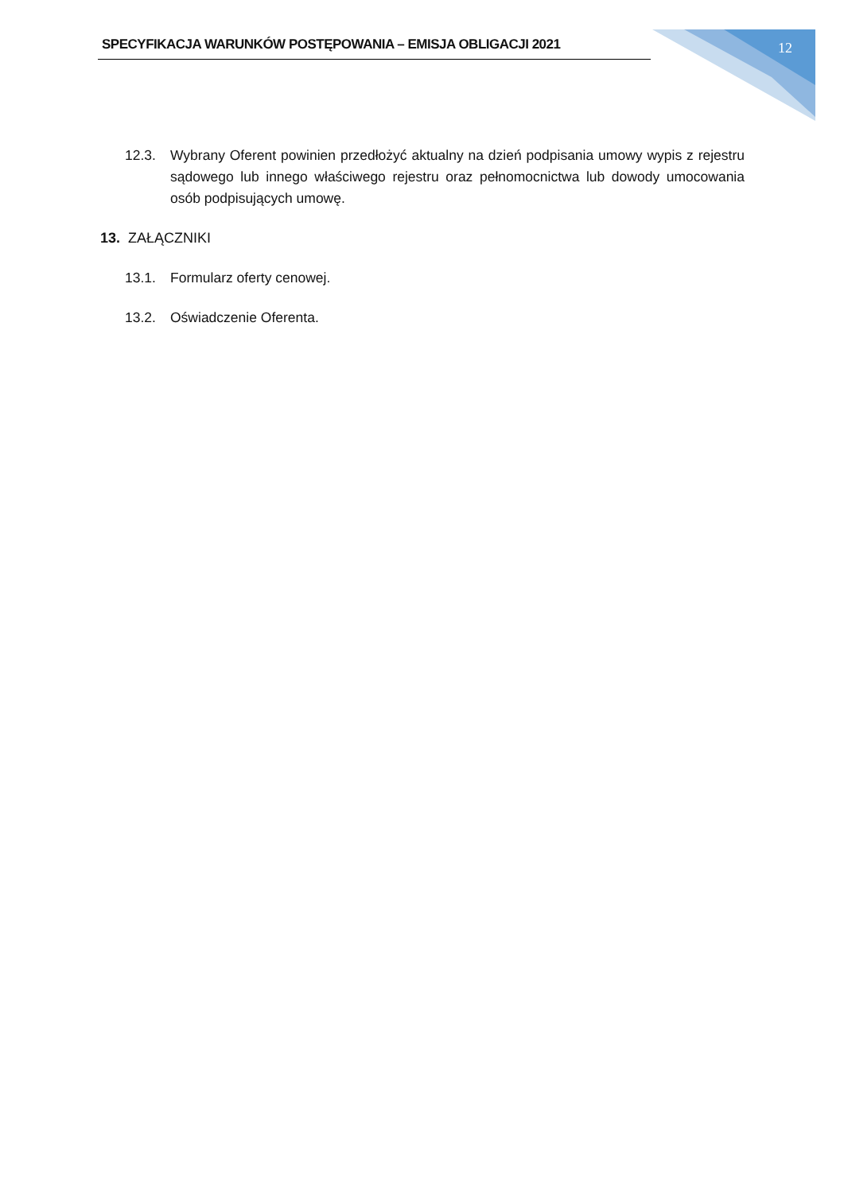SPECYFIKACJA WARUNKÓW POSTĘPOWANIA – EMISJA OBLIGACJI 2021 12
12.3. Wybrany Oferent powinien przedłożyć aktualny na dzień podpisania umowy wypis z rejestru sądowego lub innego właściwego rejestru oraz pełnomocnictwa lub dowody umocowania osób podpisujących umowę.
13. ZAŁĄCZNIKI
13.1. Formularz oferty cenowej.
13.2. Oświadczenie Oferenta.